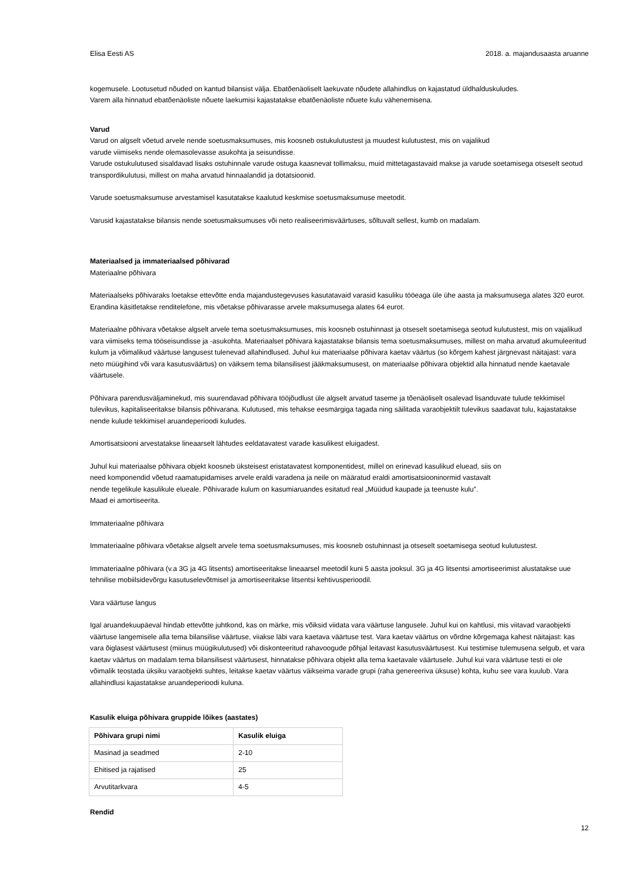Elisa Eesti AS 2018. a. majandusaasta aruanne
kogemusele. Lootusetud nõuded on kantud bilansist välja. Ebatõenäoliselt laekuvate nõudete allahindlus on kajastatud üldhalduskuludes.
Varem alla hinnatud ebatõenäoliste nõuete laekumisi kajastatakse ebatõenäoliste nõuete kulu vähenemisena.
Varud
Varud on algselt võetud arvele nende soetusmaksumuses, mis koosneb ostukulutustest ja muudest kulutustest, mis on vajalikud
varude viimiseks nende olemasolevasse asukohta ja seisundisse.
Varude ostukulutused sisaldavad lisaks ostuhinnale varude ostuga kaasnevat tollimaksu, muid mittetagastavaid makse ja varude soetamisega otseselt seotud transpordikulutusi, millest on maha arvatud hinnaalandid ja dotatsioonid.
Varude soetusmaksumuse arvestamisel kasutatakse kaalutud keskmise soetusmaksumuse meetodit.
Varusid kajastatakse bilansis nende soetusmaksumuses või neto realiseerimisväärtuses, sõltuvalt sellest, kumb on madalam.
Materiaalsed ja immateriaalsed põhivarad
Materiaalne põhivara
Materiaalseks põhivaraks loetakse ettevõtte enda majandustegevuses kasutatavaid varasid kasuliku tööeaga üle ühe aasta ja maksumusega alates 320 eurot. Erandina käsitletakse renditelefone, mis võetakse põhivarasse arvele maksumusega alates 64 eurot.
Materiaalne põhivara võetakse algselt arvele tema soetusmaksumuses, mis koosneb ostuhinnast ja otseselt soetamisega seotud kulutustest, mis on vajalikud vara viimiseks tema tööseisundisse ja -asukohta. Materiaalset põhivara kajastatakse bilansis tema soetusmaksumuses, millest on maha arvatud akumuleeritud kulum ja võimalikud väärtuse langusest tulenevad allahindlused. Juhul kui materiaalse põhivara kaetav väärtus (so kõrgem kahest järgnevast näitajast: vara neto müügihind või vara kasutusväärtus) on väiksem tema bilansilisest jääkmaksumusest, on materiaalse põhivara objektid alla hinnatud nende kaetavale väärtusele.
Põhivara parendusväljaminekud, mis suurendavad põhivara tööjõudlust üle algselt arvatud taseme ja tõenäoliselt osalevad lisanduvate tulude tekkimisel tulevikus, kapitaliseeritakse bilansis põhivarana. Kulutused, mis tehakse eesmärgiga tagada ning säilitada varaobjektilt tulevikus saadavat tulu, kajastatakse nende kulude tekkimisel aruandeperioodi kuludes.
Amortisatsiooni arvestatakse lineaarselt lähtudes eeldatavatest varade kasulikest eluigadest.
Juhul kui materiaalse põhivara objekt koosneb üksteisest eristatavatest komponentidest, millel on erinevad kasulikud eluead, siis on
need komponendid võetud raamatupidamises arvele eraldi varadena ja neile on määratud eraldi amortisatsiooninormid vastavalt
nende tegelikule kasulikule elueale. Põhivarade kulum on kasumiaruandes esitatud real „Müüdud kaupade ja teenuste kulu”.
Maad ei amortiseerita.
Immateriaalne põhivara
Immateriaalne põhivara võetakse algselt arvele tema soetusmaksumuses, mis koosneb ostuhinnast ja otseselt soetamisega seotud kulutustest.
Immateriaalne põhivara (v.a 3G ja 4G litsents) amortiseeritakse lineaarsel meetodil kuni 5 aasta jooksul. 3G ja 4G litsentsi amortiseerimist alustatakse uue tehnilise mobiilsidevõrgu kasutuselevõtmisel ja amortiseeritakse litsentsi kehtivusperioodil.
Vara väärtuse langus
Igal aruandekuupäeval hindab ettevõtte juhtkond, kas on märke, mis võiksid viidata vara väärtuse langusele. Juhul kui on kahtlusi, mis viitavad varaobjekti väärtuse langemisele alla tema bilansilise väärtuse, viiakse läbi vara kaetava väärtuse test. Vara kaetav väärtus on võrdne kõrgemaga kahest näitajast: kas vara õiglasest väärtusest (miinus müügikulutused) või diskonteeritud rahavoogude põhjal leitavast kasutusväärtusest. Kui testimise tulemusena selgub, et vara kaetav väärtus on madalam tema bilansilisest väärtusest, hinnatakse põhivara objekt alla tema kaetavale väärtusele. Juhul kui vara väärtuse testi ei ole võimalik teostada üksiku varaobjekti suhtes, leitakse kaetav väärtus väikseima varade grupi (raha genereeriva üksuse) kohta, kuhu see vara kuulub. Vara allahindlusi kajastatakse aruandeperioodi kuluna.
Kasulik eluiga põhivara gruppide lõikes (aastates)
| Põhivara grupi nimi | Kasulik eluiga |
| --- | --- |
| Masinad ja seadmed | 2-10 |
| Ehitised ja rajatised | 25 |
| Arvutitarkvara | 4-5 |
Rendid
12